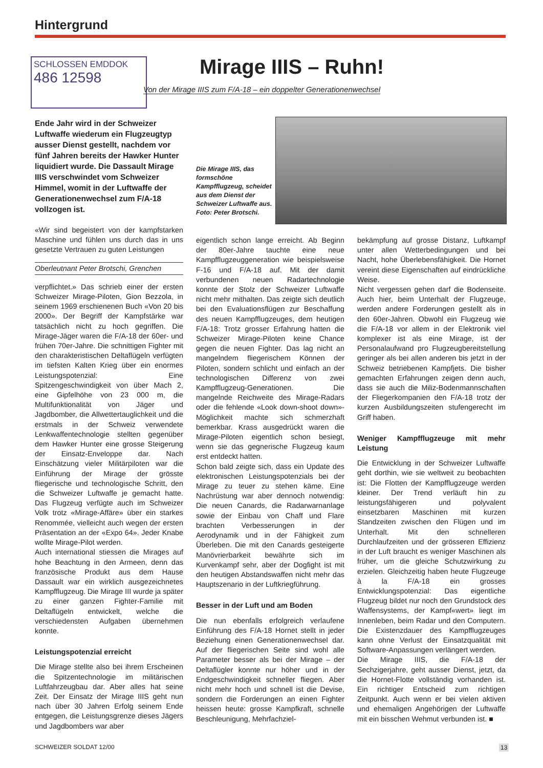Hintergrund
SCHLOSSEN EMDDOK
486 12598
Mirage IIIS – Ruhn!
Von der Mirage IIIS zum F/A-18 – ein doppelter Generationenwechsel
Ende Jahr wird in der Schweizer Luftwaffe wiederum ein Flugzeugtyp ausser Dienst gestellt, nachdem vor fünf Jahren bereits der Hawker Hunter liquidiert wurde. Die Dassault Mirage IIIS verschwindet vom Schweizer Himmel, womit in der Luftwaffe der Generationenwechsel zum F/A-18 vollzogen ist.
Die Mirage IIIS, das formschöne Kampfflugzeug, scheidet aus dem Dienst der Schweizer Luftwaffe aus.
Foto: Peter Brotschi.
«Wir sind begeistert von der kampfstarken Maschine und fühlen uns durch das in uns gesetzte Vertrauen zu guten Leistungen
Oberleutnant Peter Brotschi, Grenchen
verpflichtet.» Das schrieb einer der ersten Schweizer Mirage-Piloten, Gion Bezzola, in seinem 1969 erschienenen Buch «Von 20 bis 2000». Der Begriff der Kampfstärke war tatsächlich nicht zu hoch gegriffen. Die Mirage-Jäger waren die F/A-18 der 60er- und frühen 70er-Jahre. Die schnittigen Fighter mit den charakteristischen Deltaflügeln verfügten im tiefsten Kalten Krieg über ein enormes Leistungspotenzial: Eine Spitzengeschwindigkeit von über Mach 2, eine Gipfelhöhe von 23 000 m, die Multifunktionalität von Jäger und Jagdbomber, die Allwettertauglichkeit und die erstmals in der Schweiz verwendete Lenkwaffentechnologie stellten gegenüber dem Hawker Hunter eine grosse Steigerung der Einsatz-Enveloppe dar. Nach Einschätzung vieler Militärpiloten war die Einführung der Mirage der grösste fliegerische und technologische Schritt, den die Schweizer Luftwaffe je gemacht hatte. Das Flugzeug verfügte auch im Schweizer Volk trotz «Mirage-Affäre» über ein starkes Renommée, vielleicht auch wegen der ersten Präsentation an der «Expo 64». Jeder Knabe wollte Mirage-Pilot werden.
Auch international stiessen die Mirages auf hohe Beachtung in den Armeen, denn das französische Produkt aus dem Hause Dassault war ein wirklich ausgezeichnetes Kampfflugzeug. Die Mirage III wurde ja später zu einer ganzen Fighter-Familie mit Deltaflügeln entwickelt, welche die verschiedensten Aufgaben übernehmen konnte.
Leistungspotenzial erreicht
Die Mirage stellte also bei ihrem Erscheinen die Spitzentechnologie im militärischen Luftfahrzeugbau dar. Aber alles hat seine Zeit. Der Einsatz der Mirage IIIS geht nun nach über 30 Jahren Erfolg seinem Ende entgegen, die Leistungsgrenze dieses Jägers und Jagdbombers war aber
eigentlich schon lange erreicht. Ab Beginn der 80er-Jahre tauchte eine neue Kampfflugzeuggeneration wie beispielsweise F-16 und F/A-18 auf. Mit der damit verbundenen neuen Radartechnologie konnte der Stolz der Schweizer Luftwaffe nicht mehr mithalten. Das zeigte sich deutlich bei den Evaluationsflügen zur Beschaffung des neuen Kampfflugzeuges, dem heutigen F/A-18: Trotz grosser Erfahrung hatten die Schweizer Mirage-Piloten keine Chance gegen die neuen Fighter. Das lag nicht an mangelndem fliegerischem Können der Piloten, sondern schlicht und einfach an der technologischen Differenz von zwei Kampfflugzeug-Generationen. Die mangelnde Reichweite des Mirage-Radars oder die fehlende «Look down-shoot down»-Möglichkeit machte sich schmerzhaft bemerkbar. Krass ausgedrückt waren die Mirage-Piloten eigentlich schon besiegt, wenn sie das gegnerische Flugzeug kaum erst entdeckt hatten.
Schon bald zeigte sich, dass ein Update des elektronischen Leistungspotenzials bei der Mirage zu teuer zu stehen käme. Eine Nachrüstung war aber dennoch notwendig: Die neuen Canards, die Radarwarnanlage sowie der Einbau von Chaff und Flare brachten Verbesserungen in der Aerodynamik und in der Fähigkeit zum Überleben. Die mit den Canards gesteigerte Manövrierbarkeit bewährte sich im Kurvenkampf sehr, aber der Dogfight ist mit den heutigen Abstandswaffen nicht mehr das Hauptszenario in der Luftkriegführung.
Besser in der Luft und am Boden
Die nun ebenfalls erfolgreich verlaufene Einführung des F/A-18 Hornet stellt in jeder Beziehung einen Generationenwechsel dar. Auf der fliegerischen Seite sind wohl alle Parameter besser als bei der Mirage – der Deltaflügler konnte nur höher und in der Endgeschwindigkeit schneller fliegen. Aber nicht mehr hoch und schnell ist die Devise, sondern die Forderungen an einen Fighter heissen heute: grosse Kampfkraft, schnelle Beschleunigung, Mehrfachziel-
bekämpfung auf grosse Distanz, Luftkampf unter allen Wetterbedingungen und bei Nacht, hohe Überlebensfähigkeit. Die Hornet vereint diese Eigenschaften auf eindrückliche Weise.
Nicht vergessen gehen darf die Bodenseite. Auch hier, beim Unterhalt der Flugzeuge, werden andere Forderungen gestellt als in den 60er-Jahren. Obwohl ein Flugzeug wie die F/A-18 vor allem in der Elektronik viel komplexer ist als eine Mirage, ist der Personalaufwand pro Flugzeugbereitstellung geringer als bei allen anderen bis jetzt in der Schweiz betriebenen Kampfjets. Die bisher gemachten Erfahrungen zeigen denn auch, dass sie auch die Miliz-Bodenmannschaften der Fliegerkompanien den F/A-18 trotz der kurzen Ausbildungszeiten stufengerecht im Griff haben.
Weniger Kampfflugzeuge mit mehr Leistung
Die Entwicklung in der Schweizer Luftwaffe geht dorthin, wie sie weltweit zu beobachten ist: Die Flotten der Kampfflugzeuge werden kleiner. Der Trend verläuft hin zu leistungsfähigeren und polyvalent einsetzbaren Maschinen mit kurzen Standzeiten zwischen den Flügen und im Unterhalt. Mit den schnelleren Durchlaufzeiten und der grösseren Effizienz in der Luft braucht es weniger Maschinen als früher, um die gleiche Schutzwirkung zu erzielen. Gleichzeitig haben heute Flugzeuge à la F/A-18 ein grosses Entwicklungspotenzial: Das eigentliche Flugzeug bildet nur noch den Grundstock des Waffensystems, der Kampf«wert» liegt im Innenleben, beim Radar und den Computern. Die Existenzdauer des Kampfflugzeuges kann ohne Verlust der Einsatzqualität mit Software-Anpassungen verlängert werden.
Die Mirage IIIS, die F/A-18 der Sechzigerjahre, geht ausser Dienst, jetzt, da die Hornet-Flotte vollständig vorhanden ist. Ein richtiger Entscheid zum richtigen Zeitpunkt. Auch wenn er bei vielen aktiven und ehemaligen Angehörigen der Luftwaffe mit ein bisschen Wehmut verbunden ist. ■
SCHWEIZER SOLDAT 12/00 13